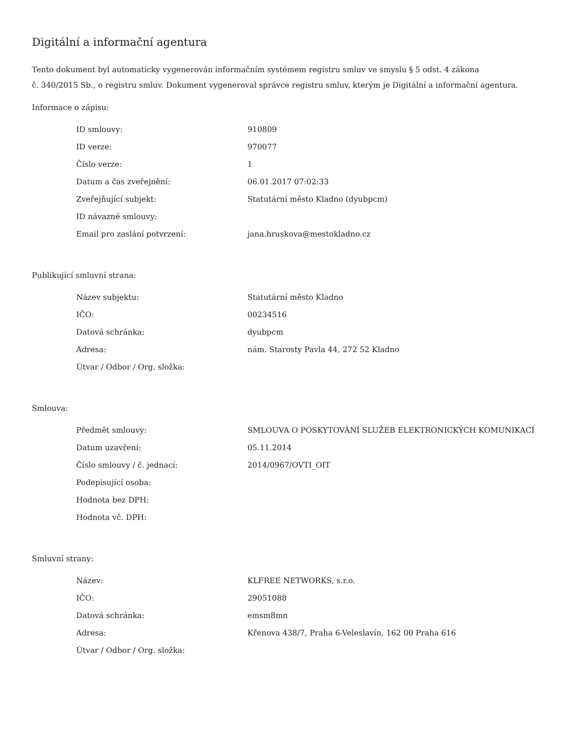Digitální a informační agentura
Tento dokument byl automaticky vygenerován informačním systémem registru smluv ve smyslu § 5 odst. 4 zákona
č. 340/2015 Sb., o registru smluv. Dokument vygeneroval správce registru smluv, kterým je Digitální a informační agentura.
Informace o zápisu:
| ID smlouvy: | 910809 |
| ID verze: | 970077 |
| Číslo verze: | 1 |
| Datum a čas zveřejnění: | 06.01.2017 07:02:33 |
| Zveřejňující subjekt: | Statutární město Kladno (dyubpcm) |
| ID návazné smlouvy: | |
| Email pro zaslání potvrzení: | jana.hruskova@mestokladno.cz |
Publikující smluvní strana:
| Název subjektu: | Statutární město Kladno |
| IČO: | 00234516 |
| Datová schránka: | dyubpcm |
| Adresa: | nám. Starosty Pavla 44, 272 52 Kladno |
| Útvar / Odbor / Org. složka: | |
Smlouva:
| Předmět smlouvy: | SMLOUVA O POSKYTOVÁNÍ SLUŽEB ELEKTRONICKÝCH KOMUNIKACÍ |
| Datum uzavření: | 05.11.2014 |
| Číslo smlouvy / č. jednací: | 2014/0967/OVTI_OIT |
| Podepisující osoba: | |
| Hodnota bez DPH: | |
| Hodnota vč. DPH: | |
Smluvní strany:
| Název: | KLFREE NETWORKS, s.r.o. |
| IČO: | 29051088 |
| Datová schránka: | emsm8mn |
| Adresa: | Křenova 438/7, Praha 6-Veleslavín, 162 00 Praha 616 |
| Útvar / Odbor / Org. složka: | |